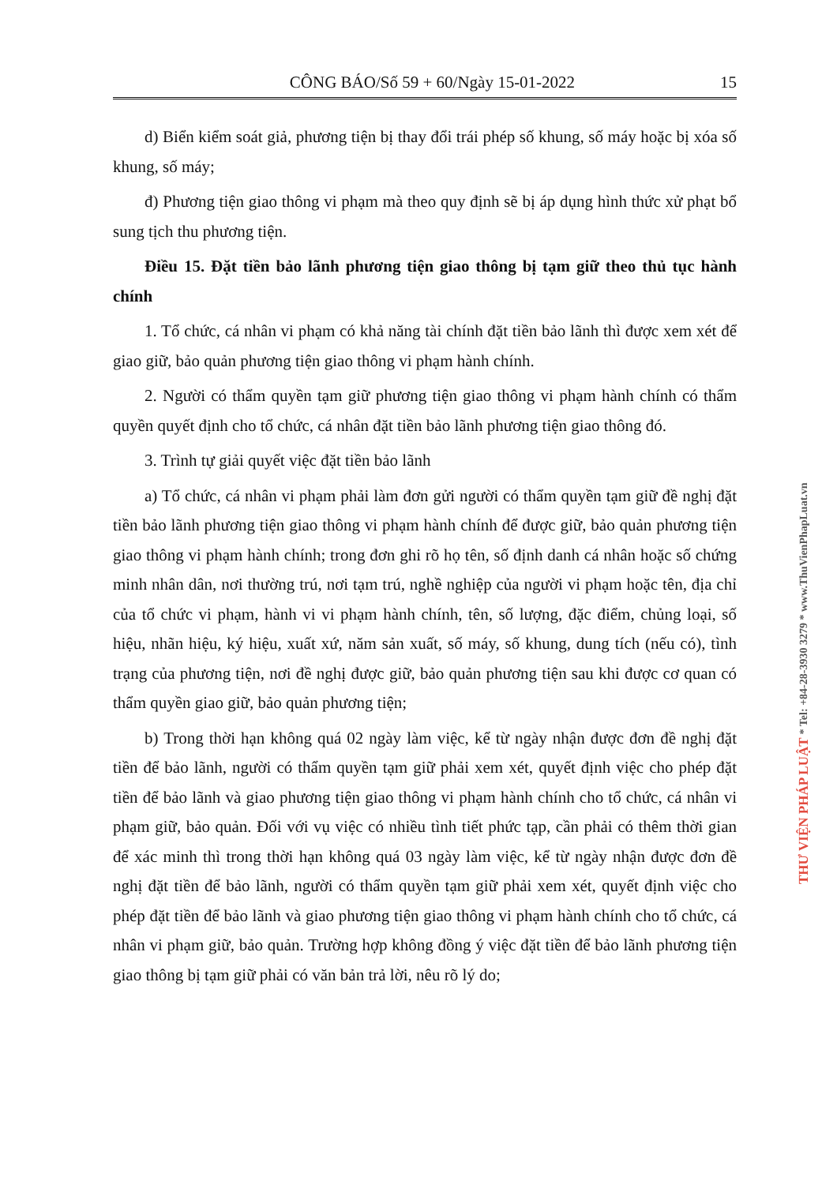CÔNG BÁO/Số 59 + 60/Ngày 15-01-2022 15
d) Biển kiểm soát giả, phương tiện bị thay đổi trái phép số khung, số máy hoặc bị xóa số khung, số máy;
đ) Phương tiện giao thông vi phạm mà theo quy định sẽ bị áp dụng hình thức xử phạt bổ sung tịch thu phương tiện.
Điều 15. Đặt tiền bảo lãnh phương tiện giao thông bị tạm giữ theo thủ tục hành chính
1. Tổ chức, cá nhân vi phạm có khả năng tài chính đặt tiền bảo lãnh thì được xem xét để giao giữ, bảo quản phương tiện giao thông vi phạm hành chính.
2. Người có thẩm quyền tạm giữ phương tiện giao thông vi phạm hành chính có thẩm quyền quyết định cho tổ chức, cá nhân đặt tiền bảo lãnh phương tiện giao thông đó.
3. Trình tự giải quyết việc đặt tiền bảo lãnh
a) Tổ chức, cá nhân vi phạm phải làm đơn gửi người có thẩm quyền tạm giữ đề nghị đặt tiền bảo lãnh phương tiện giao thông vi phạm hành chính để được giữ, bảo quản phương tiện giao thông vi phạm hành chính; trong đơn ghi rõ họ tên, số định danh cá nhân hoặc số chứng minh nhân dân, nơi thường trú, nơi tạm trú, nghề nghiệp của người vi phạm hoặc tên, địa chỉ của tổ chức vi phạm, hành vi vi phạm hành chính, tên, số lượng, đặc điểm, chủng loại, số hiệu, nhãn hiệu, ký hiệu, xuất xứ, năm sản xuất, số máy, số khung, dung tích (nếu có), tình trạng của phương tiện, nơi đề nghị được giữ, bảo quản phương tiện sau khi được cơ quan có thẩm quyền giao giữ, bảo quản phương tiện;
b) Trong thời hạn không quá 02 ngày làm việc, kể từ ngày nhận được đơn đề nghị đặt tiền để bảo lãnh, người có thẩm quyền tạm giữ phải xem xét, quyết định việc cho phép đặt tiền để bảo lãnh và giao phương tiện giao thông vi phạm hành chính cho tổ chức, cá nhân vi phạm giữ, bảo quản. Đối với vụ việc có nhiều tình tiết phức tạp, cần phải có thêm thời gian để xác minh thì trong thời hạn không quá 03 ngày làm việc, kể từ ngày nhận được đơn đề nghị đặt tiền để bảo lãnh, người có thẩm quyền tạm giữ phải xem xét, quyết định việc cho phép đặt tiền để bảo lãnh và giao phương tiện giao thông vi phạm hành chính cho tổ chức, cá nhân vi phạm giữ, bảo quản. Trường hợp không đồng ý việc đặt tiền để bảo lãnh phương tiện giao thông bị tạm giữ phải có văn bản trả lời, nêu rõ lý do;
THƯ VIỆN PHÁP LUẬT * Tel: +84-28-3930 3279 * www.ThuVienPhapLuat.vn